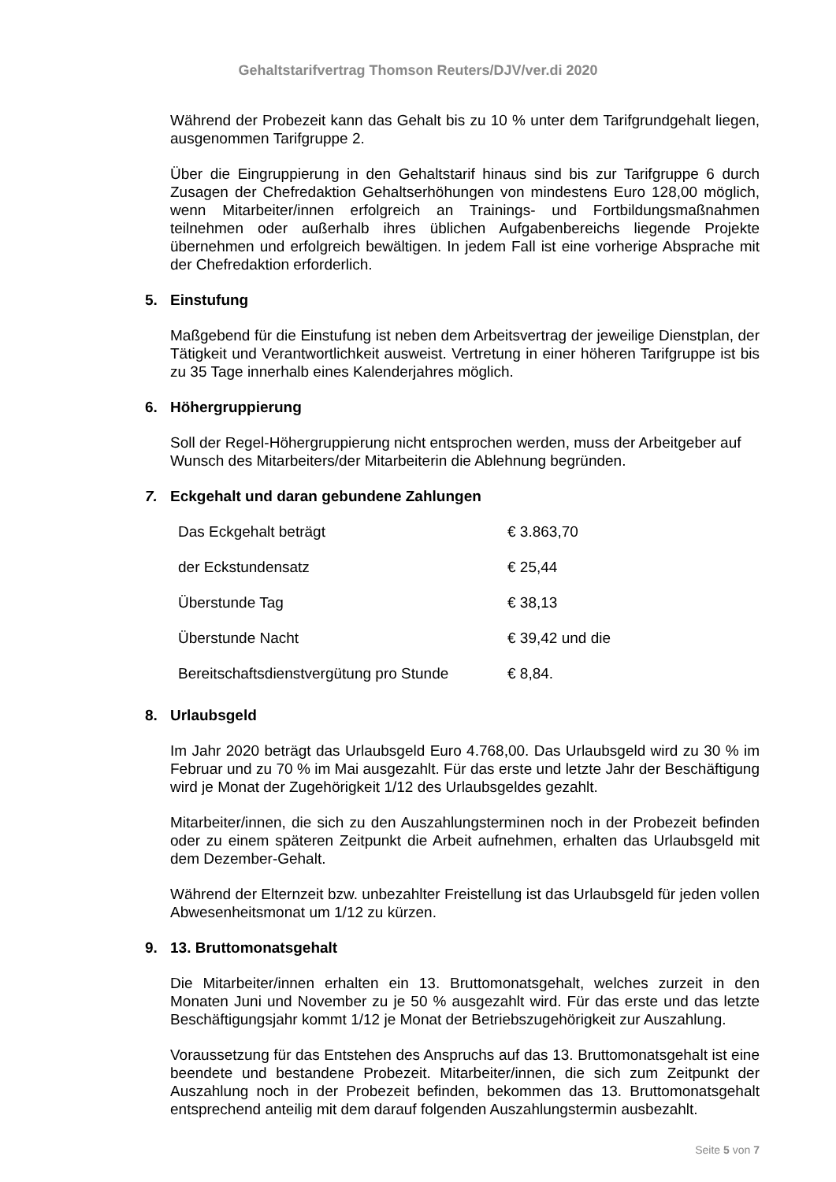Gehaltstarifvertrag Thomson Reuters/DJV/ver.di 2020
Während der Probezeit kann das Gehalt bis zu 10 % unter dem Tarifgrundgehalt liegen, ausgenommen Tarifgruppe 2.
Über die Eingruppierung in den Gehaltstarif hinaus sind bis zur Tarifgruppe 6 durch Zusagen der Chefredaktion Gehaltserhöhungen von mindestens Euro 128,00 möglich, wenn Mitarbeiter/innen erfolgreich an Trainings- und Fortbildungsmaßnahmen teilnehmen oder außerhalb ihres üblichen Aufgabenbereichs liegende Projekte übernehmen und erfolgreich bewältigen. In jedem Fall ist eine vorherige Absprache mit der Chefredaktion erforderlich.
5. Einstufung
Maßgebend für die Einstufung ist neben dem Arbeitsvertrag der jeweilige Dienstplan, der Tätigkeit und Verantwortlichkeit ausweist. Vertretung in einer höheren Tarifgruppe ist bis zu 35 Tage innerhalb eines Kalenderjahres möglich.
6. Höhergruppierung
Soll der Regel-Höhergruppierung nicht entsprochen werden, muss der Arbeitgeber auf Wunsch des Mitarbeiters/der Mitarbeiterin die Ablehnung begründen.
7. Eckgehalt und daran gebundene Zahlungen
| Das Eckgehalt beträgt | € 3.863,70 |
| der Eckstundensatz | € 25,44 |
| Überstunde Tag | € 38,13 |
| Überstunde Nacht | € 39,42 und die |
| Bereitschaftsdienstvergütung pro Stunde | € 8,84. |
8. Urlaubsgeld
Im Jahr 2020 beträgt das Urlaubsgeld Euro 4.768,00. Das Urlaubsgeld wird zu 30 % im Februar und zu 70 % im Mai ausgezahlt. Für das erste und letzte Jahr der Beschäftigung wird je Monat der Zugehörigkeit 1/12 des Urlaubsgeldes gezahlt.
Mitarbeiter/innen, die sich zu den Auszahlungsterminen noch in der Probezeit befinden oder zu einem späteren Zeitpunkt die Arbeit aufnehmen, erhalten das Urlaubsgeld mit dem Dezember-Gehalt.
Während der Elternzeit bzw. unbezahlter Freistellung ist das Urlaubsgeld für jeden vollen Abwesenheitsmonat um 1/12 zu kürzen.
9. 13. Bruttomonatsgehalt
Die Mitarbeiter/innen erhalten ein 13. Bruttomonatsgehalt, welches zurzeit in den Monaten Juni und November zu je 50 % ausgezahlt wird. Für das erste und das letzte Beschäftigungsjahr kommt 1/12 je Monat der Betriebszugehörigkeit zur Auszahlung.
Voraussetzung für das Entstehen des Anspruchs auf das 13. Bruttomonatsgehalt ist eine beendete und bestandene Probezeit. Mitarbeiter/innen, die sich zum Zeitpunkt der Auszahlung noch in der Probezeit befinden, bekommen das 13. Bruttomonatsgehalt entsprechend anteilig mit dem darauf folgenden Auszahlungstermin ausbezahlt.
Seite 5 von 7